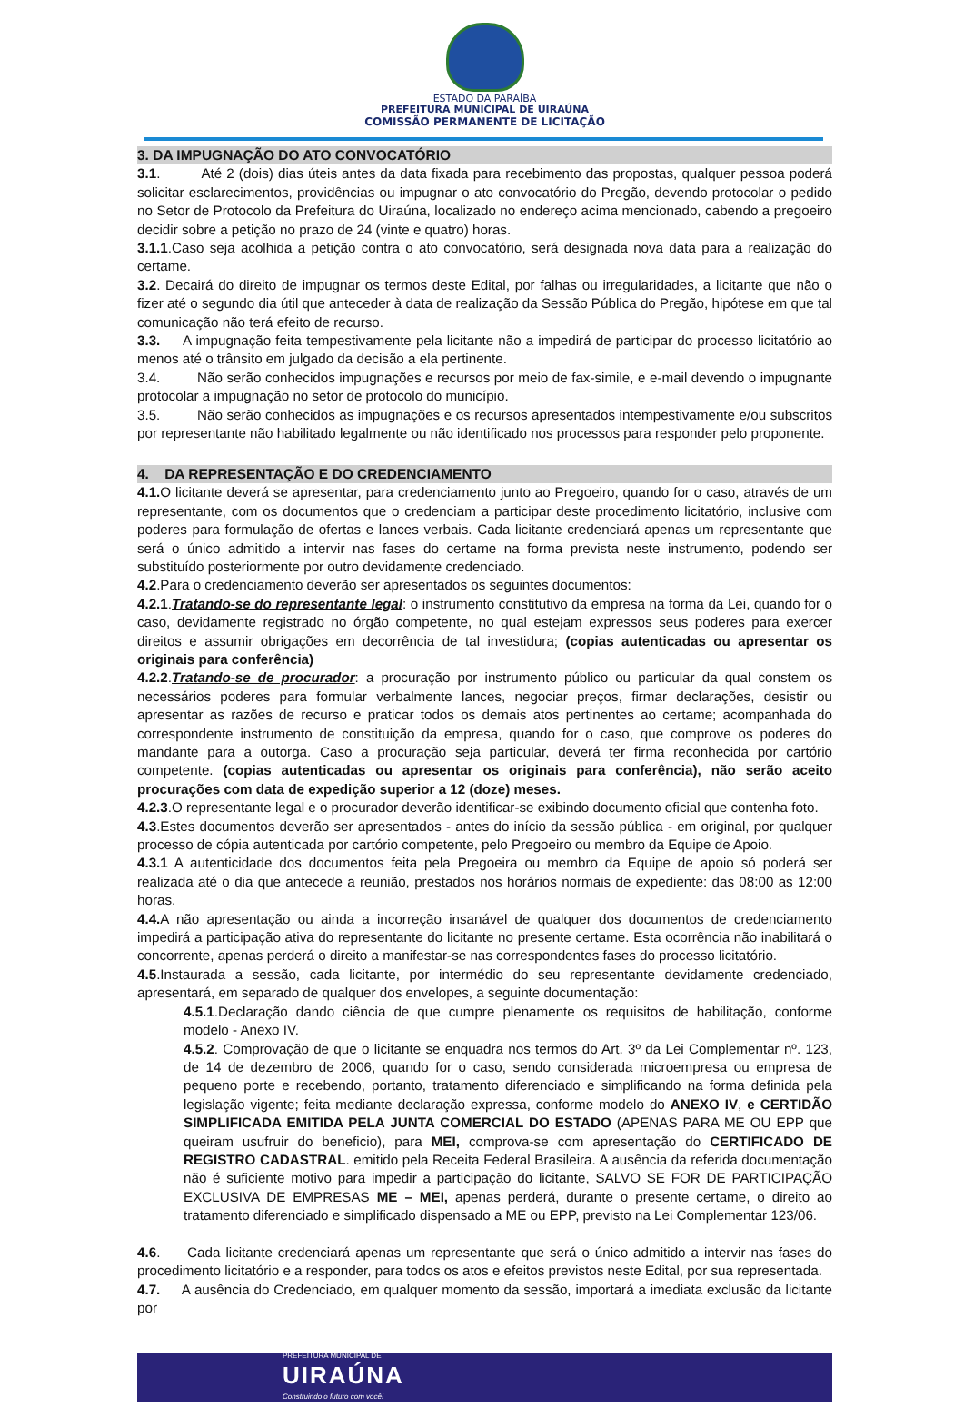ESTADO DA PARAÍBA
PREFEITURA MUNICIPAL DE UIRAÚNA
COMISSÃO PERMANENTE DE LICITAÇÃO
3. DA IMPUGNAÇÃO DO ATO CONVOCATÓRIO
3.1. Até 2 (dois) dias úteis antes da data fixada para recebimento das propostas, qualquer pessoa poderá solicitar esclarecimentos, providências ou impugnar o ato convocatório do Pregão, devendo protocolar o pedido no Setor de Protocolo da Prefeitura do Uiraúna, localizado no endereço acima mencionado, cabendo a pregoeiro decidir sobre a petição no prazo de 24 (vinte e quatro) horas.
3.1.1.Caso seja acolhida a petição contra o ato convocatório, será designada nova data para a realização do certame.
3.2. Decairá do direito de impugnar os termos deste Edital, por falhas ou irregularidades, a licitante que não o fizer até o segundo dia útil que anteceder à data de realização da Sessão Pública do Pregão, hipótese em que tal comunicação não terá efeito de recurso.
3.3. A impugnação feita tempestivamente pela licitante não a impedirá de participar do processo licitatório ao menos até o trânsito em julgado da decisão a ela pertinente.
3.4. Não serão conhecidos impugnações e recursos por meio de fax-simile, e e-mail devendo o impugnante protocolar a impugnação no setor de protocolo do município.
3.5. Não serão conhecidos as impugnações e os recursos apresentados intempestivamente e/ou subscritos por representante não habilitado legalmente ou não identificado nos processos para responder pelo proponente.
4. DA REPRESENTAÇÃO E DO CREDENCIAMENTO
4.1. O licitante deverá se apresentar, para credenciamento junto ao Pregoeiro, quando for o caso, através de um representante, com os documentos que o credenciam a participar deste procedimento licitatório, inclusive com poderes para formulação de ofertas e lances verbais. Cada licitante credenciará apenas um representante que será o único admitido a intervir nas fases do certame na forma prevista neste instrumento, podendo ser substituído posteriormente por outro devidamente credenciado.
4.2.Para o credenciamento deverão ser apresentados os seguintes documentos:
4.2.1.Tratando-se do representante legal: o instrumento constitutivo da empresa na forma da Lei, quando for o caso, devidamente registrado no órgão competente, no qual estejam expressos seus poderes para exercer direitos e assumir obrigações em decorrência de tal investidura; (copias autenticadas ou apresentar os originais para conferência)
4.2.2.Tratando-se de procurador: a procuração por instrumento público ou particular da qual constem os necessários poderes para formular verbalmente lances, negociar preços, firmar declarações, desistir ou apresentar as razões de recurso e praticar todos os demais atos pertinentes ao certame; acompanhada do correspondente instrumento de constituição da empresa, quando for o caso, que comprove os poderes do mandante para a outorga. Caso a procuração seja particular, deverá ter firma reconhecida por cartório competente. (copias autenticadas ou apresentar os originais para conferência), não serão aceito procurações com data de expedição superior a 12 (doze) meses.
4.2.3.O representante legal e o procurador deverão identificar-se exibindo documento oficial que contenha foto.
4.3.Estes documentos deverão ser apresentados - antes do início da sessão pública - em original, por qualquer processo de cópia autenticada por cartório competente, pelo Pregoeiro ou membro da Equipe de Apoio.
4.3.1 A autenticidade dos documentos feita pela Pregoeira ou membro da Equipe de apoio só poderá ser realizada até o dia que antecede a reunião, prestados nos horários normais de expediente: das 08:00 as 12:00 horas.
4.4. A não apresentação ou ainda a incorreção insanável de qualquer dos documentos de credenciamento impedirá a participação ativa do representante do licitante no presente certame. Esta ocorrência não inabilitará o concorrente, apenas perderá o direito a manifestar-se nas correspondentes fases do processo licitatório.
4.5.Instaurada a sessão, cada licitante, por intermédio do seu representante devidamente credenciado, apresentará, em separado de qualquer dos envelopes, a seguinte documentação:
4.5.1.Declaração dando ciência de que cumpre plenamente os requisitos de habilitação, conforme modelo - Anexo IV.
4.5.2. Comprovação de que o licitante se enquadra nos termos do Art. 3º da Lei Complementar nº. 123, de 14 de dezembro de 2006, quando for o caso, sendo considerada microempresa ou empresa de pequeno porte e recebendo, portanto, tratamento diferenciado e simplificando na forma definida pela legislação vigente; feita mediante declaração expressa, conforme modelo do ANEXO IV, e CERTIDÃO SIMPLIFICADA EMITIDA PELA JUNTA COMERCIAL DO ESTADO (APENAS PARA ME OU EPP que queiram usufruir do beneficio), para MEI, comprova-se com apresentação do CERTIFICADO DE REGISTRO CADASTRAL. emitido pela Receita Federal Brasileira. A ausência da referida documentação não é suficiente motivo para impedir a participação do licitante, SALVO SE FOR DE PARTICIPAÇÃO EXCLUSIVA DE EMPRESAS ME – MEI, apenas perderá, durante o presente certame, o direito ao tratamento diferenciado e simplificado dispensado a ME ou EPP, previsto na Lei Complementar 123/06.
4.6. Cada licitante credenciará apenas um representante que será o único admitido a intervir nas fases do procedimento licitatório e a responder, para todos os atos e efeitos previstos neste Edital, por sua representada.
4.7. A ausência do Credenciado, em qualquer momento da sessão, importará a imediata exclusão da licitante por
PREFEITURA MUNICIPAL DE
UIRAÚNA
Construindo o futuro com você!